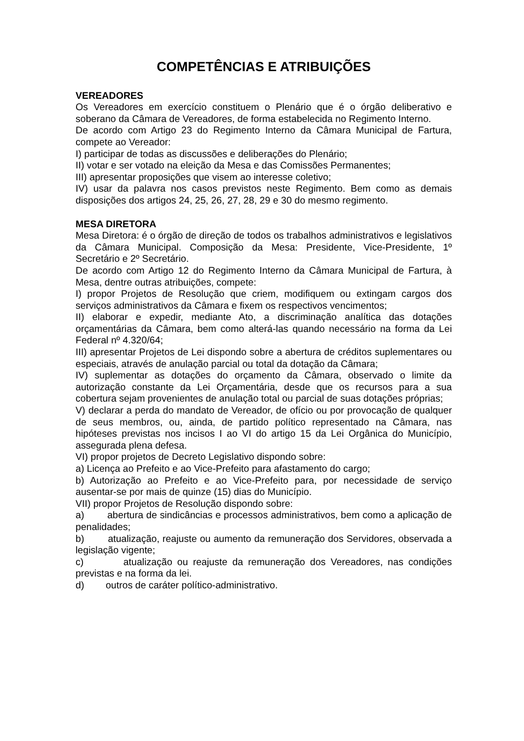COMPETÊNCIAS E ATRIBUIÇÕES
VEREADORES
Os Vereadores em exercício constituem o Plenário que é o órgão deliberativo e soberano da Câmara de Vereadores, de forma estabelecida no Regimento Interno.
De acordo com Artigo 23 do Regimento Interno da Câmara Municipal de Fartura, compete ao Vereador:
I) participar de todas as discussões e deliberações do Plenário;
II) votar e ser votado na eleição da Mesa e das Comissões Permanentes;
III) apresentar proposições que visem ao interesse coletivo;
IV) usar da palavra nos casos previstos neste Regimento. Bem como as demais disposições dos artigos 24, 25, 26, 27, 28, 29 e 30 do mesmo regimento.
MESA DIRETORA
Mesa Diretora: é o órgão de direção de todos os trabalhos administrativos e legislativos da Câmara Municipal. Composição da Mesa: Presidente, Vice-Presidente, 1º Secretário e 2º Secretário.
De acordo com Artigo 12 do Regimento Interno da Câmara Municipal de Fartura, à Mesa, dentre outras atribuições, compete:
I) propor Projetos de Resolução que criem, modifiquem ou extingam cargos dos serviços administrativos da Câmara e fixem os respectivos vencimentos;
II) elaborar e expedir, mediante Ato, a discriminação analítica das dotações orçamentárias da Câmara, bem como alterá-las quando necessário na forma da Lei Federal nº 4.320/64;
III) apresentar Projetos de Lei dispondo sobre a abertura de créditos suplementares ou especiais, através de anulação parcial ou total da dotação da Câmara;
IV) suplementar as dotações do orçamento da Câmara, observado o limite da autorização constante da Lei Orçamentária, desde que os recursos para a sua cobertura sejam provenientes de anulação total ou parcial de suas dotações próprias;
V) declarar a perda do mandato de Vereador, de ofício ou por provocação de qualquer de seus membros, ou, ainda, de partido político representado na Câmara, nas hipóteses previstas nos incisos I ao VI do artigo 15 da Lei Orgânica do Município, assegurada plena defesa.
VI) propor projetos de Decreto Legislativo dispondo sobre:
a) Licença ao Prefeito e ao Vice-Prefeito para afastamento do cargo;
b) Autorização ao Prefeito e ao Vice-Prefeito para, por necessidade de serviço ausentar-se por mais de quinze (15) dias do Município.
VII) propor Projetos de Resolução dispondo sobre:
a) abertura de sindicâncias e processos administrativos, bem como a aplicação de penalidades;
b) atualização, reajuste ou aumento da remuneração dos Servidores, observada a legislação vigente;
c) atualização ou reajuste da remuneração dos Vereadores, nas condições previstas e na forma da lei.
d) outros de caráter político-administrativo.